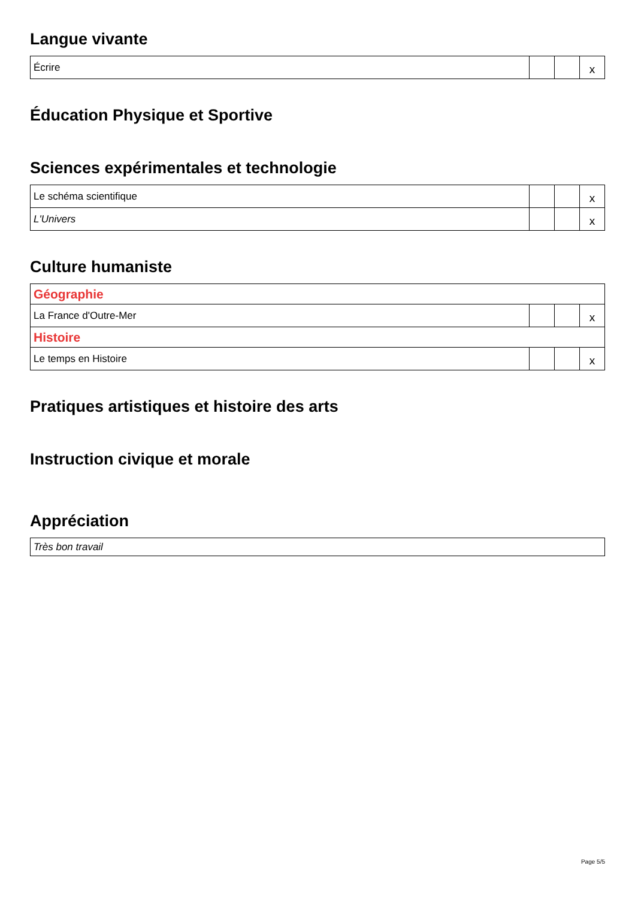Langue vivante
| Écrire | | | x |
Éducation Physique et Sportive
Sciences expérimentales et technologie
| Le schéma scientifique | | | x |
| L'Univers | | | x |
Culture humaniste
| Géographie | | | |
| La France d'Outre-Mer | | | x |
| Histoire | | | |
| Le temps en Histoire | | | x |
Pratiques artistiques et histoire des arts
Instruction civique et morale
Appréciation
| Très bon travail |
Page 5/5